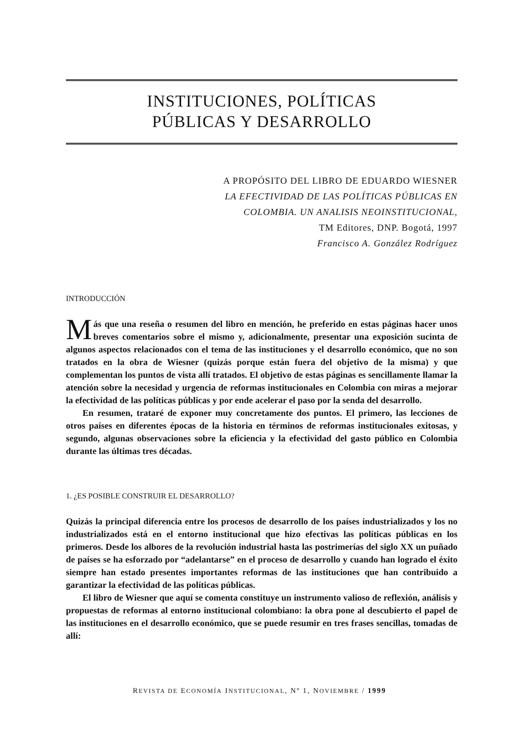INSTITUCIONES, POLÍTICAS
PÚBLICAS Y DESARROLLO
A PROPÓSITO DEL LIBRO DE EDUARDO WIESNER
LA EFECTIVIDAD DE LAS POLÍTICAS PÚBLICAS EN
COLOMBIA. UN ANALISIS NEOINSTITUCIONAL,
TM Editores, DNP. Bogotá, 1997
Francisco A. González Rodríguez
INTRODUCCIÓN
Más que una reseña o resumen del libro en mención, he preferido en estas páginas hacer unos breves comentarios sobre el mismo y, adicionalmente, presentar una exposición sucinta de algunos aspectos relacionados con el tema de las instituciones y el desarrollo económico, que no son tratados en la obra de Wiesner (quizás porque están fuera del objetivo de la misma) y que complementan los puntos de vista allí tratados. El objetivo de estas páginas es sencillamente llamar la atención sobre la necesidad y urgencia de reformas institucionales en Colombia con miras a mejorar la efectividad de las políticas públicas y por ende acelerar el paso por la senda del desarrollo.
En resumen, trataré de exponer muy concretamente dos puntos. El primero, las lecciones de otros países en diferentes épocas de la historia en términos de reformas institucionales exitosas, y segundo, algunas observaciones sobre la eficiencia y la efectividad del gasto público en Colombia durante las últimas tres décadas.
1. ¿ES POSIBLE CONSTRUIR EL DESARROLLO?
Quizás la principal diferencia entre los procesos de desarrollo de los países industrializados y los no industrializados está en el entorno institucional que hizo efectivas las políticas públicas en los primeros. Desde los albores de la revolución industrial hasta las postrimerías del siglo XX un puñado de países se ha esforzado por “adelantarse” en el proceso de desarrollo y cuando han logrado el éxito siempre han estado presentes importantes reformas de las instituciones que han contribuido a garantizar la efectividad de las políticas públicas.
El libro de Wiesner que aquí se comenta constituye un instrumento valioso de reflexión, análisis y propuestas de reformas al entorno institucional colombiano: la obra pone al descubierto el papel de las instituciones en el desarrollo económico, que se puede resumir en tres frases sencillas, tomadas de allí:
REVISTA DE ECONOMÍA INSTITUCIONAL, Nº 1, NOVIEMBRE / 1999